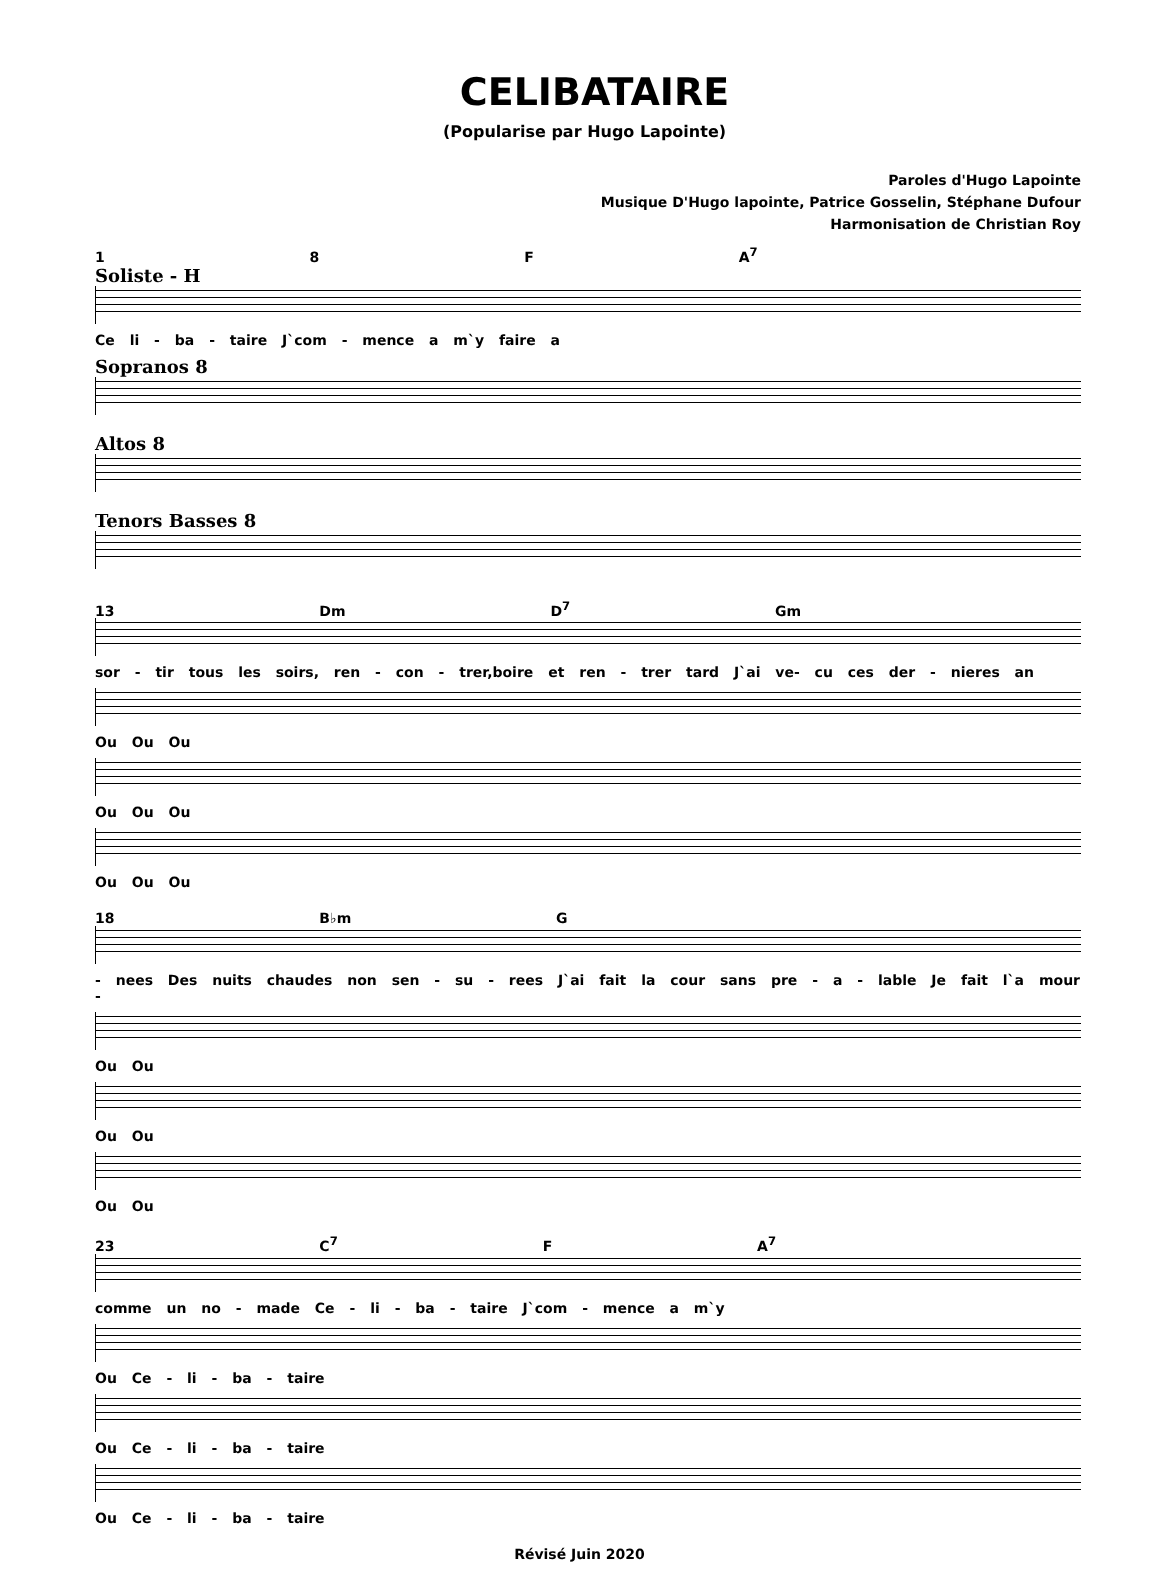CELIBATAIRE
(Popularise par Hugo Lapointe)
Paroles d'Hugo Lapointe
Musique D'Hugo lapointe, Patrice Gosselin, Stéphane Dufour
Harmonisation de Christian Roy
1 8 F A<sup>7</sup>
Soliste - H
Ce li - ba - taire J`com - mence a m`y faire a
Sopranos 8
Altos 8
Tenors Basses 8
13 Dm D<sup>7</sup> Gm
sor - tir tous les soirs, ren - con - trer,boire et ren - trer tard J`ai ve- cu ces der - nieres an
Ou Ou Ou
Ou Ou Ou
Ou Ou Ou
18 B♭m G
- nees Des nuits chaudes non sen - su - rees J`ai fait la cour sans pre - a - lable Je fait l`a mour -
Ou Ou
Ou Ou
Ou Ou
23 C<sup>7</sup> F A<sup>7</sup>
comme un no - made Ce - li - ba - taire J`com - mence a m`y
Ou Ce - li - ba - taire
Ou Ce - li - ba - taire
Ou Ce - li - ba - taire
Révisé Juin 2020